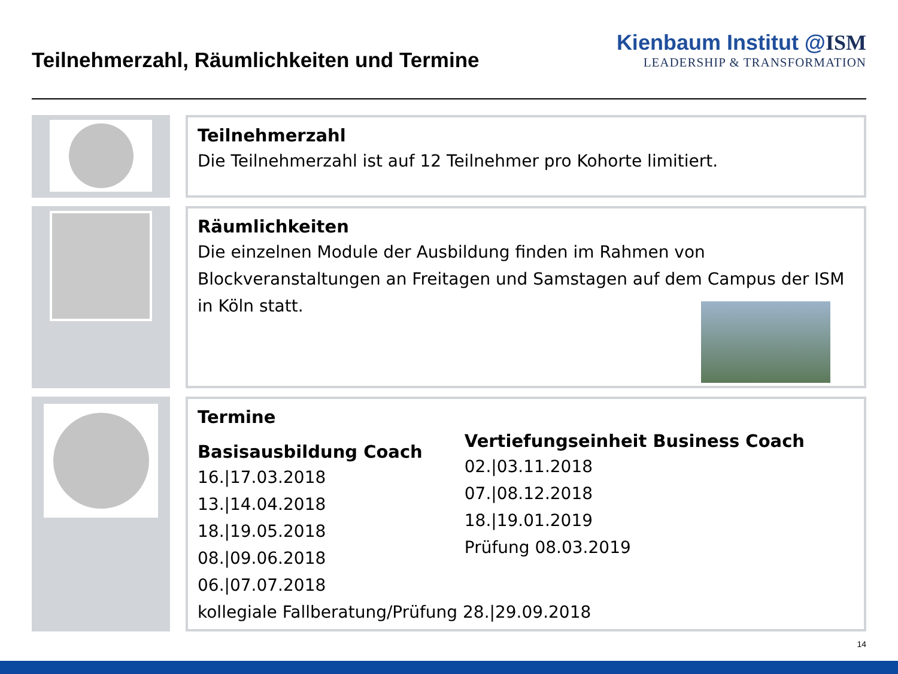Teilnehmerzahl, Räumlichkeiten und Termine
Kienbaum Institut @ISM
LEADERSHIP & TRANSFORMATION
Teilnehmerzahl
Die Teilnehmerzahl ist auf 12 Teilnehmer pro Kohorte limitiert.
Räumlichkeiten
Die einzelnen Module der Ausbildung finden im Rahmen von Blockveranstaltungen an Freitagen und Samstagen auf dem Campus der ISM in Köln statt.
Termine
Basisausbildung Coach
16.|17.03.2018
13.|14.04.2018
18.|19.05.2018
08.|09.06.2018
06.|07.07.2018
Vertiefungseinheit Business Coach
02.|03.11.2018
07.|08.12.2018
18.|19.01.2019
Prüfung 08.03.2019
kollegiale Fallberatung/Prüfung 28.|29.09.2018
14